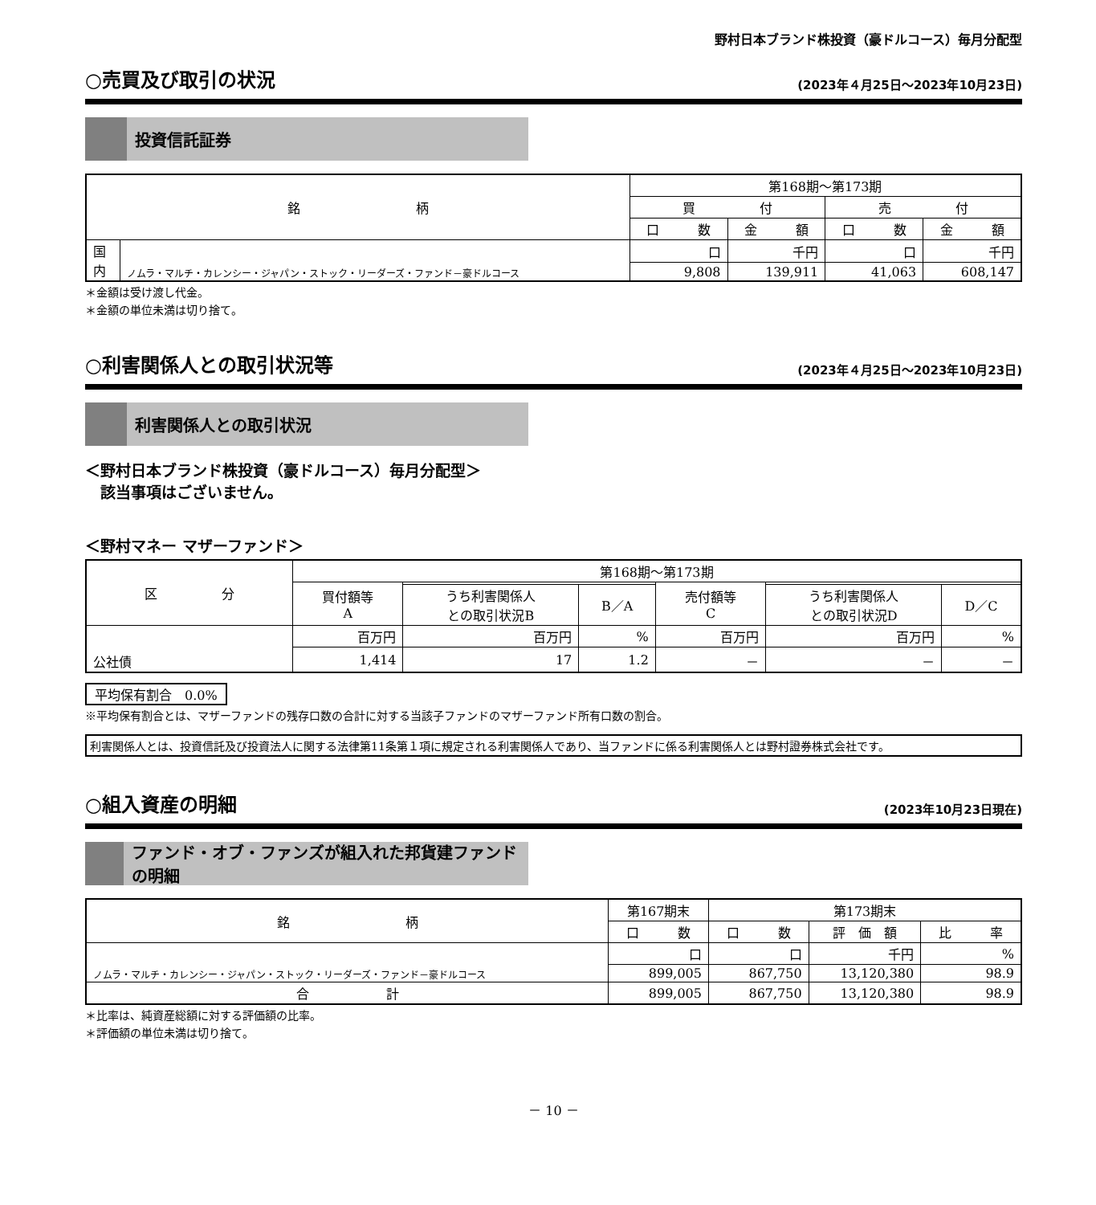野村日本ブランド株投資（豪ドルコース）毎月分配型
○売買及び取引の状況 (2023年４月25日～2023年10月23日)
投資信託証券
| 銘 柄 | | 第168期～第173期 | | | |
| --- | --- | --- | --- | --- | --- |
| | | 買 付 | | 売 付 | |
| | | 口 数 | 金 額 | 口 数 | 金 額 |
| 国 内 | ノムラ・マルチ・カレンシー・ジャパン・ストック・リーダーズ・ファンド－豪ドルコース | 口 | 千円 | 口 | 千円 |
| | | 9,808 | 139,911 | 41,063 | 608,147 |
＊金額は受け渡し代金。
＊金額の単位未満は切り捨て。
○利害関係人との取引状況等 (2023年４月25日～2023年10月23日)
利害関係人との取引状況
＜野村日本ブランド株投資（豪ドルコース）毎月分配型＞
　該当事項はございません。
＜野村マネー マザーファンド＞
| 区 分 | 第168期～第173期 | | | | | |
| --- | --- | --- | --- | --- | --- | --- |
| | 買付額等 A | | | 売付額等 C | | |
| | | うち利害関係人 との取引状況B | B／A | | うち利害関係人 との取引状況D | D／C |
| 公社債 | 百万円 | 百万円 | % | 百万円 | 百万円 | % |
| | 1,414 | 17 | 1.2 | － | － | － |
平均保有割合　0.0%
※平均保有割合とは、マザーファンドの残存口数の合計に対する当該子ファンドのマザーファンド所有口数の割合。
利害関係人とは、投資信託及び投資法人に関する法律第11条第１項に規定される利害関係人であり、当ファンドに係る利害関係人とは野村證券株式会社です。
○組入資産の明細 (2023年10月23日現在)
ファンド・オブ・ファンズが組入れた邦貨建ファンドの明細
| 銘 柄 | 第167期末 | 第173期末 | | |
| --- | --- | --- | --- | --- |
| | 口 数 | 口 数 | 評 価 額 | 比 率 |
| ノムラ・マルチ・カレンシー・ジャパン・ストック・リーダーズ・ファンド－豪ドルコース | 口 | 口 | 千円 | % |
| | 899,005 | 867,750 | 13,120,380 | 98.9 |
| 合 計 | 899,005 | 867,750 | 13,120,380 | 98.9 |
＊比率は、純資産総額に対する評価額の比率。
＊評価額の単位未満は切り捨て。
－ 10 －